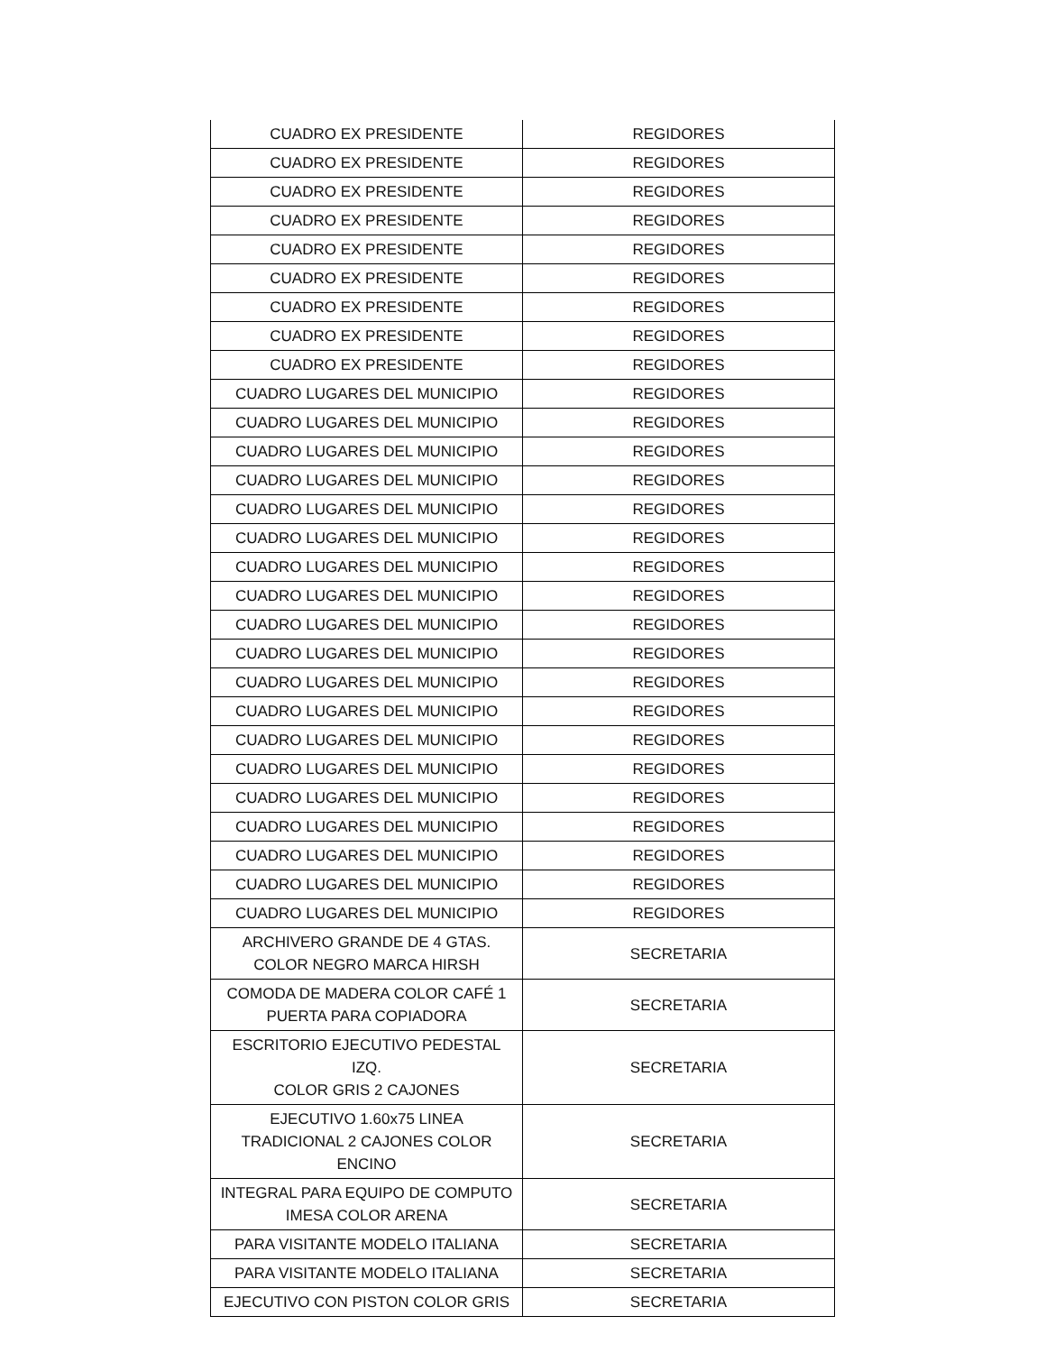| CUADRO EX PRESIDENTE | REGIDORES |
| CUADRO EX PRESIDENTE | REGIDORES |
| CUADRO EX PRESIDENTE | REGIDORES |
| CUADRO EX PRESIDENTE | REGIDORES |
| CUADRO EX PRESIDENTE | REGIDORES |
| CUADRO EX PRESIDENTE | REGIDORES |
| CUADRO EX PRESIDENTE | REGIDORES |
| CUADRO EX PRESIDENTE | REGIDORES |
| CUADRO EX PRESIDENTE | REGIDORES |
| CUADRO LUGARES DEL MUNICIPIO | REGIDORES |
| CUADRO LUGARES DEL MUNICIPIO | REGIDORES |
| CUADRO LUGARES DEL MUNICIPIO | REGIDORES |
| CUADRO LUGARES DEL MUNICIPIO | REGIDORES |
| CUADRO LUGARES DEL MUNICIPIO | REGIDORES |
| CUADRO LUGARES DEL MUNICIPIO | REGIDORES |
| CUADRO LUGARES DEL MUNICIPIO | REGIDORES |
| CUADRO LUGARES DEL MUNICIPIO | REGIDORES |
| CUADRO LUGARES DEL MUNICIPIO | REGIDORES |
| CUADRO LUGARES DEL MUNICIPIO | REGIDORES |
| CUADRO LUGARES DEL MUNICIPIO | REGIDORES |
| CUADRO LUGARES DEL MUNICIPIO | REGIDORES |
| CUADRO LUGARES DEL MUNICIPIO | REGIDORES |
| CUADRO LUGARES DEL MUNICIPIO | REGIDORES |
| CUADRO LUGARES DEL MUNICIPIO | REGIDORES |
| CUADRO LUGARES DEL MUNICIPIO | REGIDORES |
| CUADRO LUGARES DEL MUNICIPIO | REGIDORES |
| CUADRO LUGARES DEL MUNICIPIO | REGIDORES |
| CUADRO LUGARES DEL MUNICIPIO | REGIDORES |
| ARCHIVERO GRANDE DE 4 GTAS. COLOR NEGRO MARCA HIRSH | SECRETARIA |
| COMODA DE MADERA COLOR CAFÉ 1 PUERTA PARA COPIADORA | SECRETARIA |
| ESCRITORIO EJECUTIVO PEDESTAL IZQ. COLOR GRIS 2 CAJONES | SECRETARIA |
| EJECUTIVO 1.60x75 LINEA TRADICIONAL 2 CAJONES COLOR ENCINO | SECRETARIA |
| INTEGRAL PARA EQUIPO DE COMPUTO IMESA COLOR ARENA | SECRETARIA |
| PARA VISITANTE MODELO ITALIANA | SECRETARIA |
| PARA VISITANTE MODELO ITALIANA | SECRETARIA |
| EJECUTIVO CON PISTON COLOR GRIS | SECRETARIA |